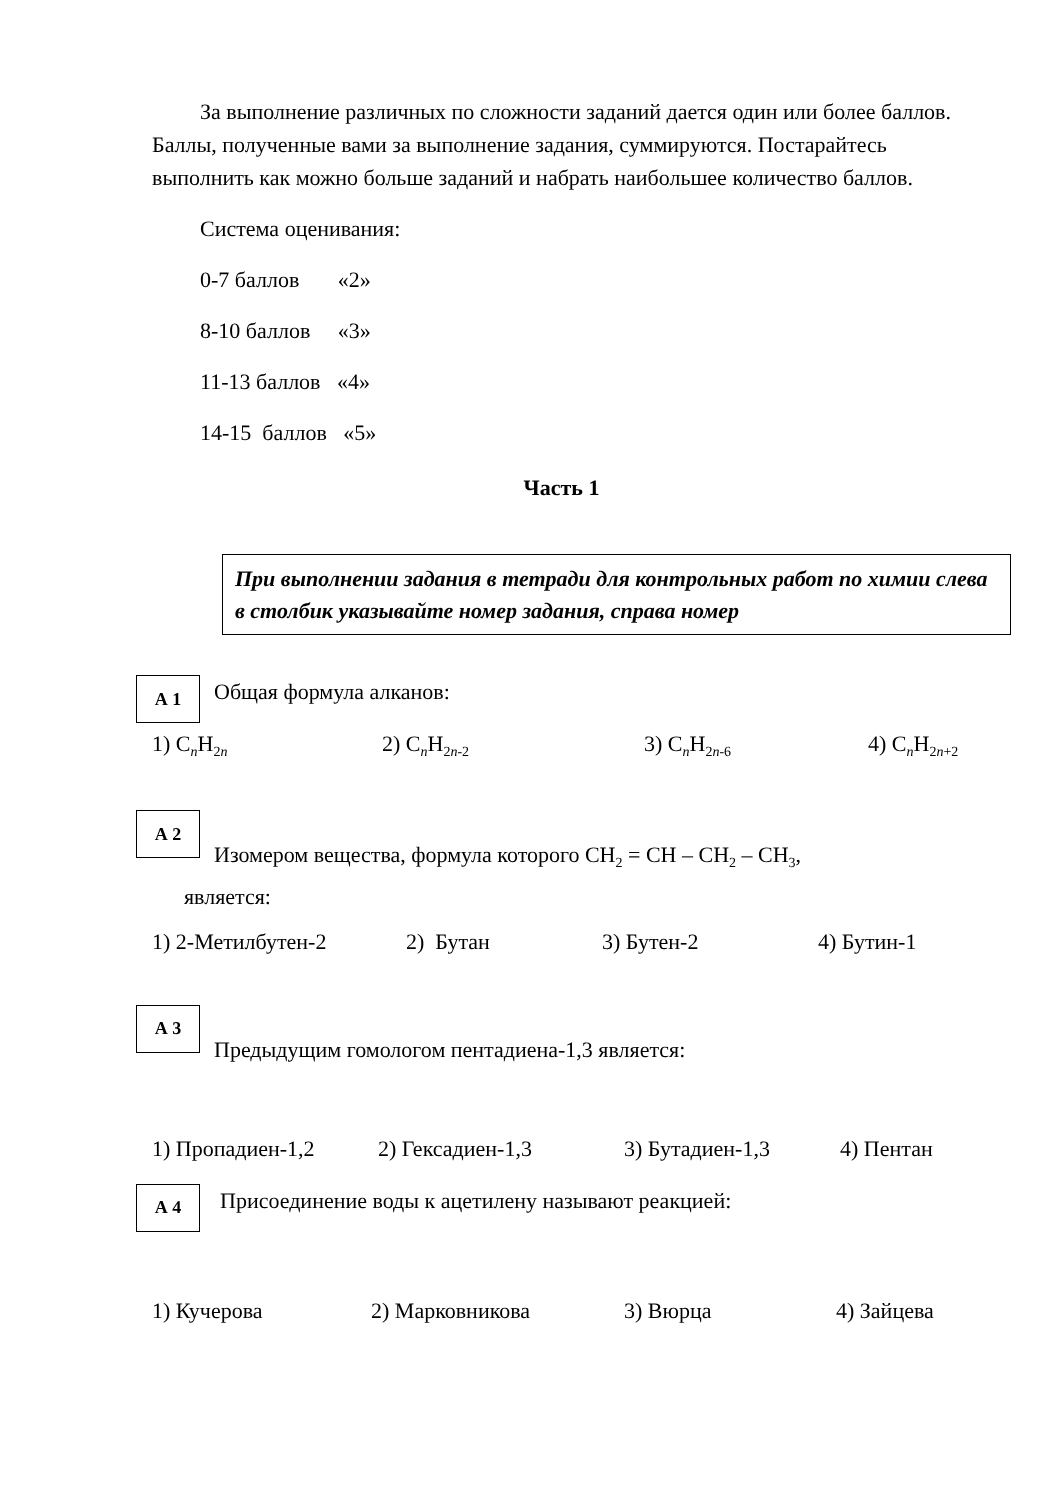За выполнение различных по сложности заданий дается один или более баллов. Баллы, полученные вами за выполнение задания, суммируются. Постарайтесь выполнить как можно больше заданий и набрать наибольшее количество баллов.
Система оценивания:
0-7 баллов «2»
8-10 баллов «3»
11-13 баллов «4»
14-15 баллов «5»
Часть 1
При выполнении задания в тетради для контрольных работ по химии слева в столбик указывайте номер задания, справа номер
А 1
Общая формула алканов:
1) C<sub>n</sub>H<sub>2n</sub> 2) C<sub>n</sub>H<sub>2n-2</sub> 3) C<sub>n</sub>H<sub>2n-6</sub> 4) C<sub>n</sub>H<sub>2n+2</sub>
А 2
Изомером вещества, формула которого CH<sub>2</sub> = CH – CH<sub>2</sub> – CH<sub>3</sub>,
является:
1) 2-Метилбутен-2 2) Бутан 3) Бутен-2 4) Бутин-1
А 3
Предыдущим гомологом пентадиена-1,3 является:
1) Пропадиен-1,2 2) Гексадиен-1,3 3) Бутадиен-1,3 4) Пентан
А 4
Присоединение воды к ацетилену называют реакцией:
1) Кучерова 2) Марковникова 3) Вюрца 4) Зайцева